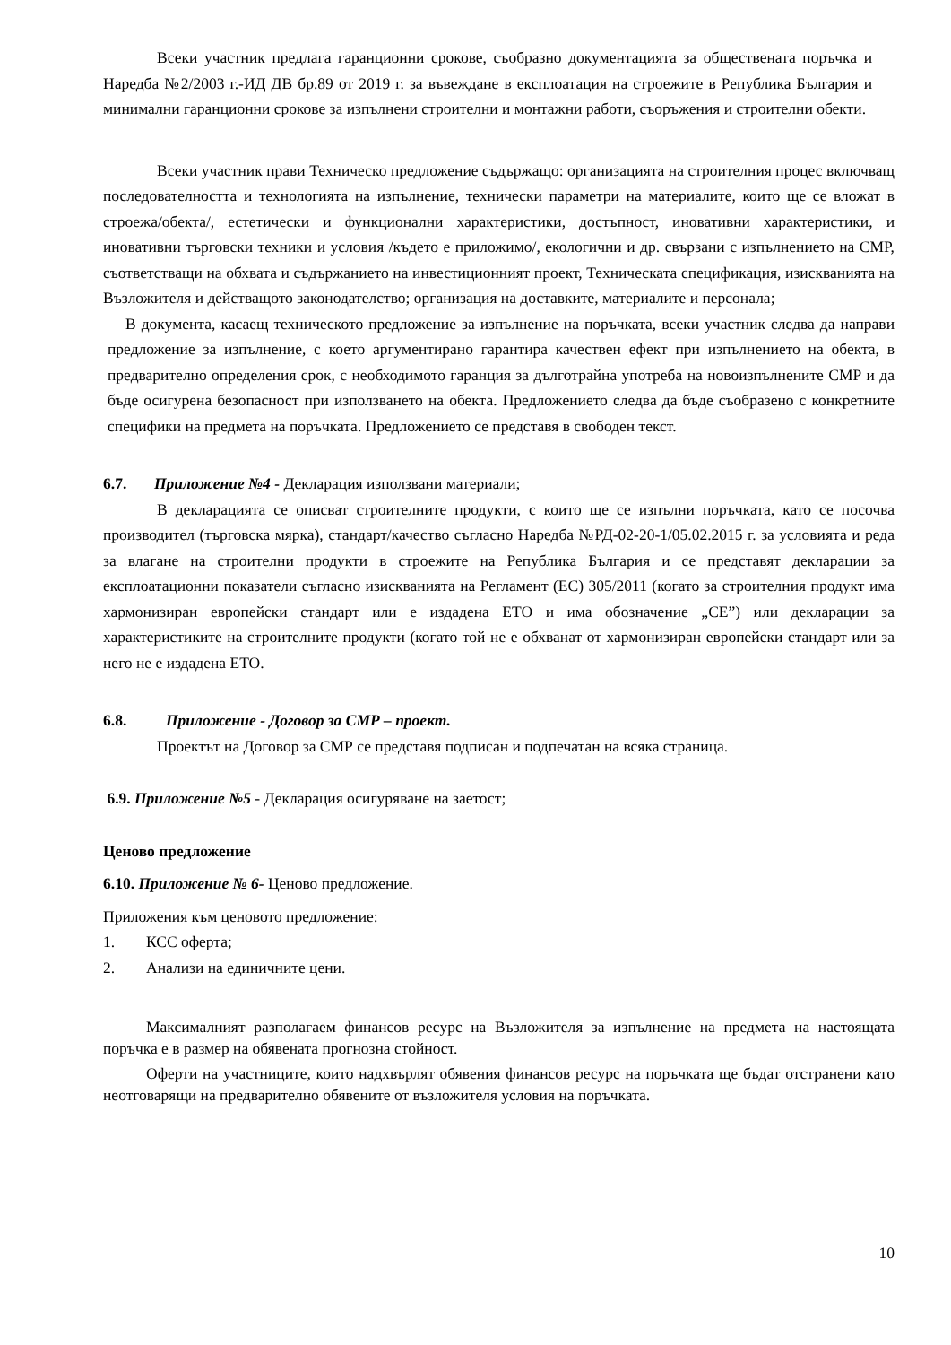Всеки участник предлага гаранционни срокове, съобразно документацията за обществената поръчка и Наредба №2/2003 г.-ИД ДВ бр.89 от 2019 г. за въвеждане в експлоатация на строежите в Република България и минимални гаранционни срокове за изпълнени строителни и монтажни работи, съоръжения и строителни обекти.
Всеки участник прави Техническо предложение съдържащо: организацията на строителния процес включващ последователността и технологията на изпълнение, технически параметри на материалите, които ще се вложат в строежа/обекта/, естетически и функционални характеристики, достъпност, иновативни характеристики, и иновативни търговски техники и условия /където е приложимо/, екологични и др. свързани с изпълнението на СМР, съответстващи на обхвата и съдържанието на инвестиционният проект, Техническата спецификация, изискванията на Възложителя и действащото законодателство; организация на доставките, материалите и персонала;
В документа, касаещ техническото предложение за изпълнение на поръчката, всеки участник следва да направи предложение за изпълнение, с което аргументирано гарантира качествен ефект при изпълнението на обекта, в предварително определения срок, с необходимото гаранция за дълготрайна употреба на новоизпълнените СМР и да бъде осигурена безопасност при използването на обекта. Предложението следва да бъде съобразено с конкретните специфики на предмета на поръчката. Предложението се представя в свободен текст.
6.7. Приложение №4 - Декларация използвани материали;
В декларацията се описват строителните продукти, с които ще се изпълни поръчката, като се посочва производител (търговска мярка), стандарт/качество съгласно Наредба №РД-02-20-1/05.02.2015 г. за условията и реда за влагане на строителни продукти в строежите на Република България и се представят декларации за експлоатационни показатели съгласно изискванията на Регламент (ЕС) 305/2011 (когато за строителния продукт има хармонизиран европейски стандарт или е издадена ЕТО и има обозначение „СЕ”) или декларации за характеристиките на строителните продукти (когато той не е обхванат от хармонизиран европейски стандарт или за него не е издадена ЕТО.
6.8. Приложение - Договор за СМР – проект.
Проектът на Договор за СМР се представя подписан и подпечатан на всяка страница.
6.9. Приложение №5 - Декларация осигуряване на заетост;
Ценово предложение
6.10. Приложение № 6- Ценово предложение.
Приложения към ценовото предложение:
1. КСС оферта;
2. Анализи на единичните цени.
Максималният разполагаем финансов ресурс на Възложителя за изпълнение на предмета на настоящата поръчка е в размер на обявената прогнозна стойност.
Оферти на участниците, които надхвърлят обявения финансов ресурс на поръчката ще бъдат отстранени като неотговарящи на предварително обявените от възложителя условия на поръчката.
10